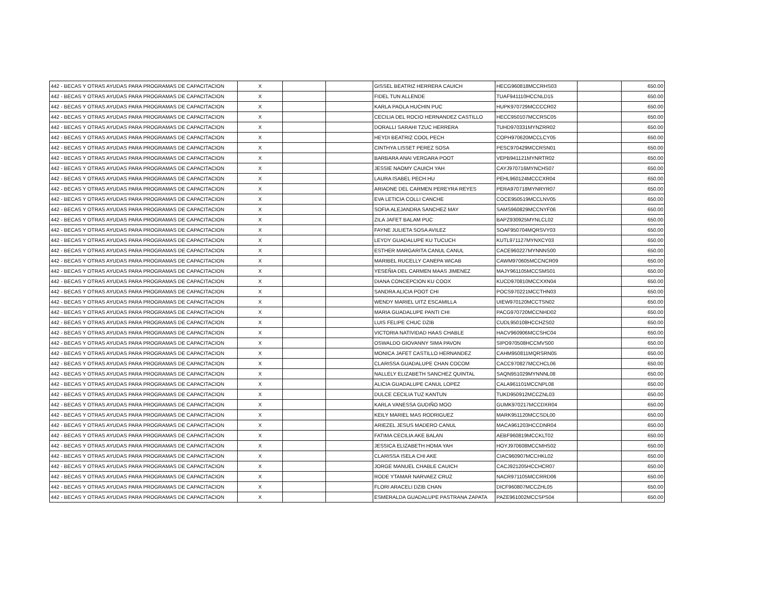| 442 - BECAS Y OTRAS AYUDAS PARA PROGRAMAS DE CAPACITACION | X | | | GISSEL BEATRIZ HERRERA CAUICH | HECG960818MCCRHS03 | | 650.00 |
| 442 - BECAS Y OTRAS AYUDAS PARA PROGRAMAS DE CAPACITACION | X | | | FIDEL TUN ALLENDE | TUAF941110HCCNLD15 | | 650.00 |
| 442 - BECAS Y OTRAS AYUDAS PARA PROGRAMAS DE CAPACITACION | X | | | KARLA PAOLA HUCHIN PUC | HUPK970729MCCCCR02 | | 650.00 |
| 442 - BECAS Y OTRAS AYUDAS PARA PROGRAMAS DE CAPACITACION | X | | | CECILIA DEL ROCIO HERNANDEZ CASTILLO | HECC950107MCCRSC05 | | 650.00 |
| 442 - BECAS Y OTRAS AYUDAS PARA PROGRAMAS DE CAPACITACION | X | | | DORALLI SARAHI TZUC HERRERA | TUHD970331MYNZRR02 | | 650.00 |
| 442 - BECAS Y OTRAS AYUDAS PARA PROGRAMAS DE CAPACITACION | X | | | HEYDI BEATRIZ COOL PECH | COPH970620MCCLCY05 | | 650.00 |
| 442 - BECAS Y OTRAS AYUDAS PARA PROGRAMAS DE CAPACITACION | X | | | CINTHYA LISSET PEREZ SOSA | PESC970429MCCRSN01 | | 650.00 |
| 442 - BECAS Y OTRAS AYUDAS PARA PROGRAMAS DE CAPACITACION | X | | | BARBARA ANAI VERGARA POOT | VEPB941121MYNRTR02 | | 650.00 |
| 442 - BECAS Y OTRAS AYUDAS PARA PROGRAMAS DE CAPACITACION | X | | | JESSIE NAOMY CAUICH YAH | CAYJ970716MYNCHS07 | | 650.00 |
| 442 - BECAS Y OTRAS AYUDAS PARA PROGRAMAS DE CAPACITACION | X | | | LAURA ISABEL PECH HU | PEHL960124MCCCXR04 | | 650.00 |
| 442 - BECAS Y OTRAS AYUDAS PARA PROGRAMAS DE CAPACITACION | X | | | ARIADNE DEL CARMEN PEREYRA REYES | PERA970718MYNRYR07 | | 650.00 |
| 442 - BECAS Y OTRAS AYUDAS PARA PROGRAMAS DE CAPACITACION | X | | | EVA LETICIA COLLI CANCHE | COCE950519MCCLNV05 | | 650.00 |
| 442 - BECAS Y OTRAS AYUDAS PARA PROGRAMAS DE CAPACITACION | X | | | SOFIA ALEJANDRA SANCHEZ MAY | SAMS960829MCCNYF06 | | 650.00 |
| 442 - BECAS Y OTRAS AYUDAS PARA PROGRAMAS DE CAPACITACION | X | | | ZILA JAFET BALAM PUC | BAPZ930925MYNLCL02 | | 650.00 |
| 442 - BECAS Y OTRAS AYUDAS PARA PROGRAMAS DE CAPACITACION | X | | | FAYNE JULIETA SOSA AVILEZ | SOAF950704MQRSVY03 | | 650.00 |
| 442 - BECAS Y OTRAS AYUDAS PARA PROGRAMAS DE CAPACITACION | X | | | LEYDY GUADALUPE KU TUCUCH | KUTL971127MYNXCY03 | | 650.00 |
| 442 - BECAS Y OTRAS AYUDAS PARA PROGRAMAS DE CAPACITACION | X | | | ESTHER MARGARITA CANUL CANUL | CACE960227MYNNNS00 | | 650.00 |
| 442 - BECAS Y OTRAS AYUDAS PARA PROGRAMAS DE CAPACITACION | X | | | MARIBEL RUCELLY CANEPA WICAB | CAWM970605MCCNCR09 | | 650.00 |
| 442 - BECAS Y OTRAS AYUDAS PARA PROGRAMAS DE CAPACITACION | X | | | YESEÑIA DEL CARMEN MAAS JIMENEZ | MAJY961105MCCSMS01 | | 650.00 |
| 442 - BECAS Y OTRAS AYUDAS PARA PROGRAMAS DE CAPACITACION | X | | | DIANA CONCEPCION KU COOX | KUCD970810MCCXXN04 | | 650.00 |
| 442 - BECAS Y OTRAS AYUDAS PARA PROGRAMAS DE CAPACITACION | X | | | SANDRA ALICIA POOT CHI | POCS970221MCCTHN03 | | 650.00 |
| 442 - BECAS Y OTRAS AYUDAS PARA PROGRAMAS DE CAPACITACION | X | | | WENDY MARIEL UITZ ESCAMILLA | UIEW970120MCCTSN02 | | 650.00 |
| 442 - BECAS Y OTRAS AYUDAS PARA PROGRAMAS DE CAPACITACION | X | | | MARIA GUADALUPE PANTI CHI | PACG970720MCCNHD02 | | 650.00 |
| 442 - BECAS Y OTRAS AYUDAS PARA PROGRAMAS DE CAPACITACION | X | | | LUIS FELIPE CHUC DZIB | CUDL950108HCCHZS02 | | 650.00 |
| 442 - BECAS Y OTRAS AYUDAS PARA PROGRAMAS DE CAPACITACION | X | | | VICTORIA NATIVIDAD HAAS CHABLE | HACV960906MCCSHC04 | | 650.00 |
| 442 - BECAS Y OTRAS AYUDAS PARA PROGRAMAS DE CAPACITACION | X | | | OSWALDO GIOVANNY SIMA PAVON | SIPO970508HCCMVS00 | | 650.00 |
| 442 - BECAS Y OTRAS AYUDAS PARA PROGRAMAS DE CAPACITACION | X | | | MONICA JAFET CASTILLO HERNANDEZ | CAHM950811MQRSRN05 | | 650.00 |
| 442 - BECAS Y OTRAS AYUDAS PARA PROGRAMAS DE CAPACITACION | X | | | CLARISSA GUADALUPE CHAN COCOM | CACC970827MCCHCL06 | | 650.00 |
| 442 - BECAS Y OTRAS AYUDAS PARA PROGRAMAS DE CAPACITACION | X | | | NALLELY ELIZABETH SANCHEZ QUINTAL | SAQN951029MYNNNL08 | | 650.00 |
| 442 - BECAS Y OTRAS AYUDAS PARA PROGRAMAS DE CAPACITACION | X | | | ALICIA GUADALUPE CANUL LOPEZ | CALA961101MCCNPL08 | | 650.00 |
| 442 - BECAS Y OTRAS AYUDAS PARA PROGRAMAS DE CAPACITACION | X | | | DULCE CECILIA TUZ KANTUN | TUKD950912MCCZNL03 | | 650.00 |
| 442 - BECAS Y OTRAS AYUDAS PARA PROGRAMAS DE CAPACITACION | X | | | KARLA VANESSA GUDIÑO MOO | GUMK970217MCCDXR04 | | 650.00 |
| 442 - BECAS Y OTRAS AYUDAS PARA PROGRAMAS DE CAPACITACION | X | | | KEILY MARIEL MAS RODRIGUEZ | MARK951120MCCSDL00 | | 650.00 |
| 442 - BECAS Y OTRAS AYUDAS PARA PROGRAMAS DE CAPACITACION | X | | | ARIEZEL JESUS MADERO CANUL | MACA961203HCCDNR04 | | 650.00 |
| 442 - BECAS Y OTRAS AYUDAS PARA PROGRAMAS DE CAPACITACION | X | | | FATIMA CECILIA AKE BALAN | AEBF960819MCCKLT02 | | 650.00 |
| 442 - BECAS Y OTRAS AYUDAS PARA PROGRAMAS DE CAPACITACION | X | | | JESSICA ELIZABETH HOMA YAH | HOYJ970608MCCMHS02 | | 650.00 |
| 442 - BECAS Y OTRAS AYUDAS PARA PROGRAMAS DE CAPACITACION | X | | | CLARISSA ISELA CHI AKE | CIAC960907MCCHKL02 | | 650.00 |
| 442 - BECAS Y OTRAS AYUDAS PARA PROGRAMAS DE CAPACITACION | X | | | JORGE MANUEL CHABLE CAUICH | CACJ921205HCCHCR07 | | 650.00 |
| 442 - BECAS Y OTRAS AYUDAS PARA PROGRAMAS DE CAPACITACION | X | | | RODE YTAMAR NARVAEZ CRUZ | NACR971105MCCRRD06 | | 650.00 |
| 442 - BECAS Y OTRAS AYUDAS PARA PROGRAMAS DE CAPACITACION | X | | | FLORI ARACELI DZIB CHAN | DICF960807MCCZHL05 | | 650.00 |
| 442 - BECAS Y OTRAS AYUDAS PARA PROGRAMAS DE CAPACITACION | X | | | ESMERALDA GUADALUPE PASTRANA ZAPATA | PAZE961002MCCSPS04 | | 650.00 |